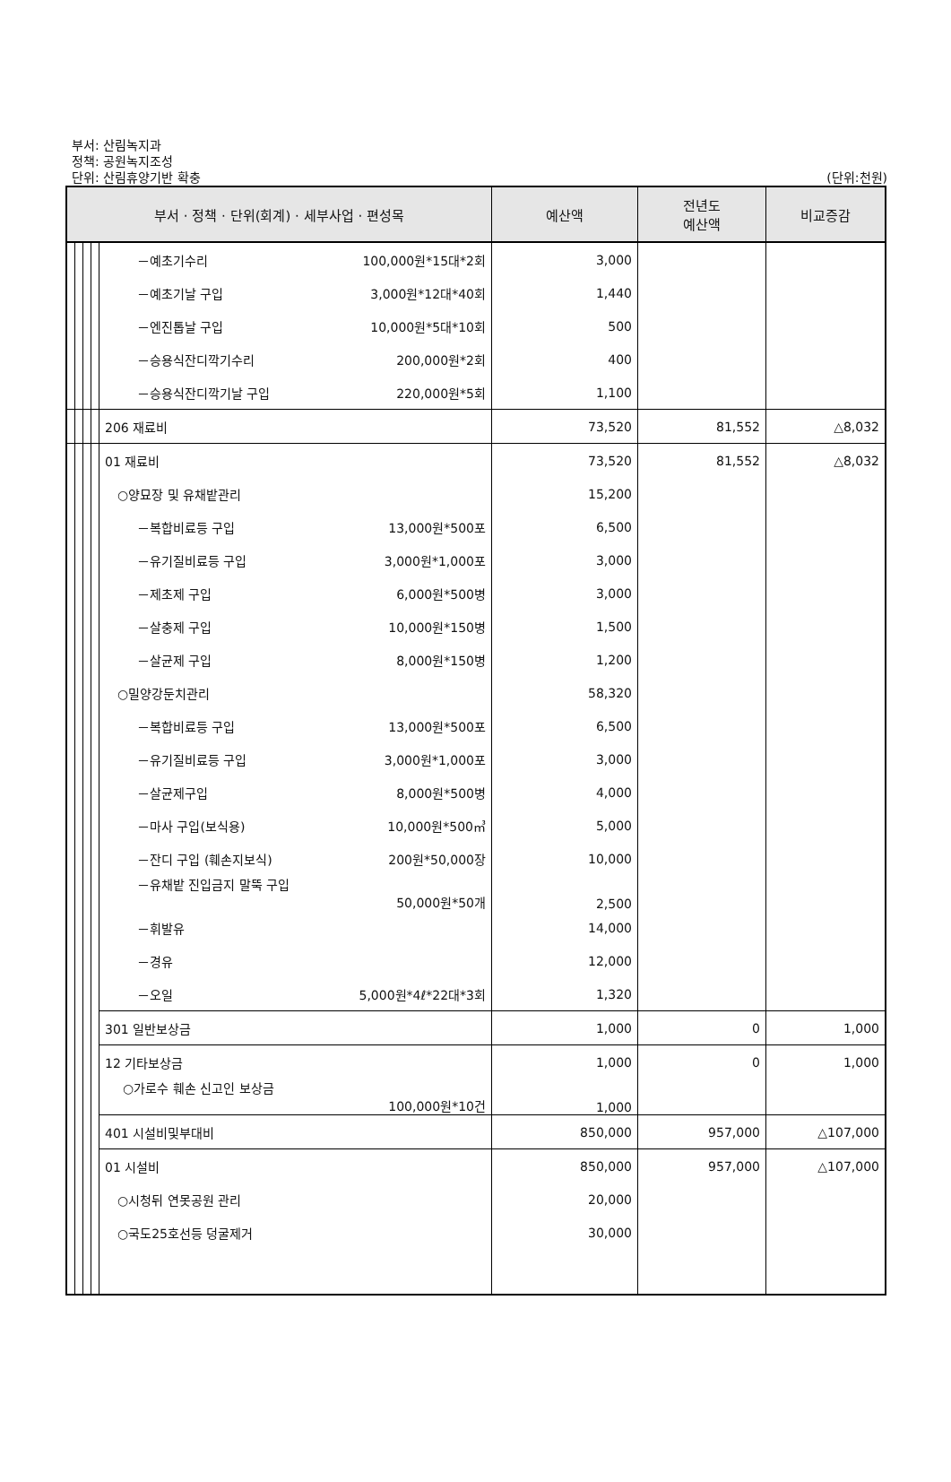부서: 산림녹지과
정책: 공원녹지조성
단위: 산림휴양기반 확충
(단위:천원)
| 부서 · 정책 · 단위(회계) · 세부사업 · 편성목 | | | | | 예산액 | 전년도 예산액 | 비교증감 |
| --- | --- | --- | --- | --- | --- | --- | --- |
| | | | | －예초기수리 100,000원*15대*2회 | 3,000 | | |
| | | | | －예초기날 구입 3,000원*12대*40회 | 1,440 | | |
| | | | | －엔진톱날 구입 10,000원*5대*10회 | 500 | | |
| | | | | －승용식잔디깍기수리 200,000원*2회 | 400 | | |
| | | | | －승용식잔디깍기날 구입 220,000원*5회 | 1,100 | | |
| | | | | 206 재료비 | 73,520 | 81,552 | △8,032 |
| | | | | 01 재료비 | 73,520 | 81,552 | △8,032 |
| | | | | ○양묘장 및 유채밭관리 | 15,200 | | |
| | | | | －복합비료등 구입 13,000원*500포 | 6,500 | | |
| | | | | －유기질비료등 구입 3,000원*1,000포 | 3,000 | | |
| | | | | －제초제 구입 6,000원*500병 | 3,000 | | |
| | | | | －살충제 구입 10,000원*150병 | 1,500 | | |
| | | | | －살균제 구입 8,000원*150병 | 1,200 | | |
| | | | | ○밀양강둔치관리 | 58,320 | | |
| | | | | －복합비료등 구입 13,000원*500포 | 6,500 | | |
| | | | | －유기질비료등 구입 3,000원*1,000포 | 3,000 | | |
| | | | | －살균제구입 8,000원*500병 | 4,000 | | |
| | | | | －마사 구입(보식용) 10,000원*500㎥ | 5,000 | | |
| | | | | －잔디 구입 (훼손지보식) 200원*50,000장 | 10,000 | | |
| | | | | －유채밭 진입금지 말뚝 구입 50,000원*50개 | 2,500 | | |
| | | | | －휘발유 | 14,000 | | |
| | | | | －경유 | 12,000 | | |
| | | | | －오일 5,000원*4ℓ*22대*3회 | 1,320 | | |
| | | | | 301 일반보상금 | 1,000 | 0 | 1,000 |
| | | | | 12 기타보상금 | 1,000 | 0 | 1,000 |
| | | | | ○가로수 훼손 신고인 보상금 100,000원*10건 | 1,000 | | |
| | | | | 401 시설비및부대비 | 850,000 | 957,000 | △107,000 |
| | | | | 01 시설비 | 850,000 | 957,000 | △107,000 |
| | | | | ○시청뒤 연못공원 관리 | 20,000 | | |
| | | | | ○국도25호선등 덩굴제거 | 30,000 | | |